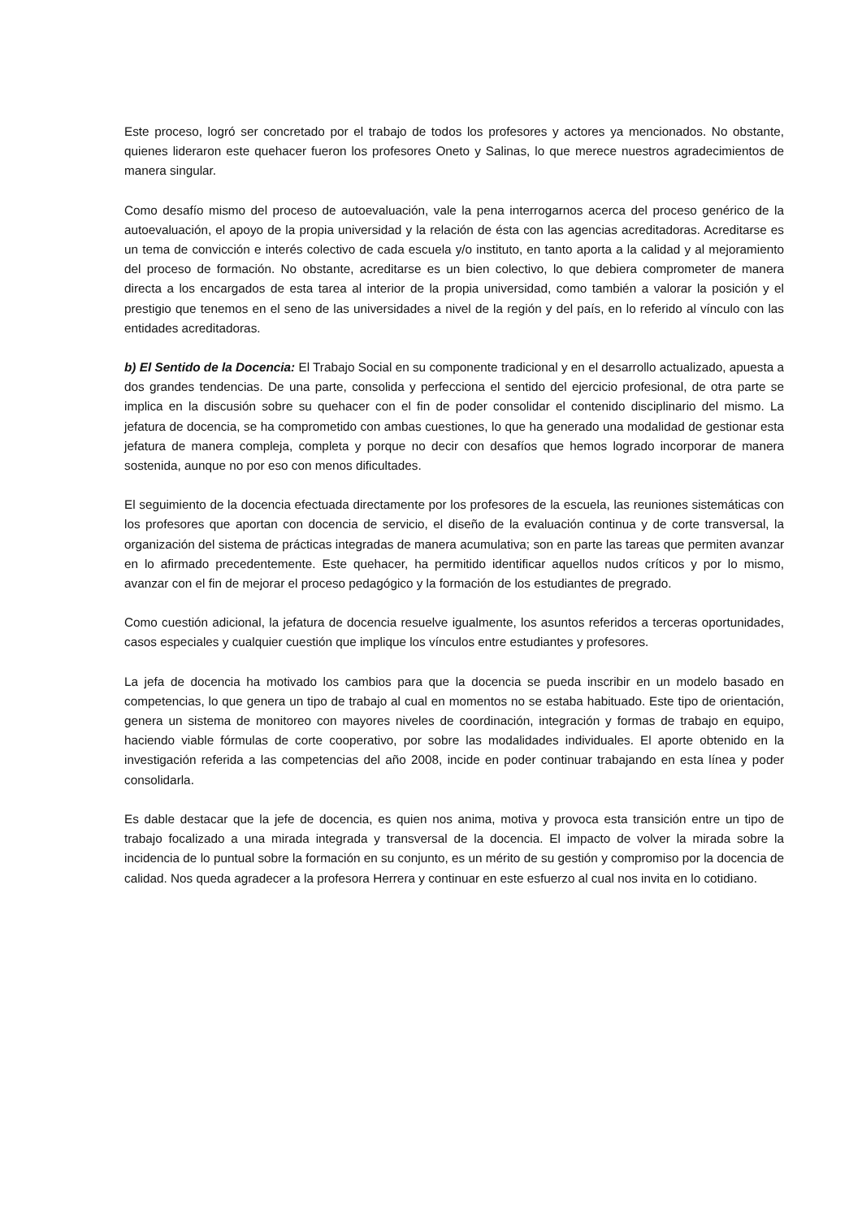Este proceso, logró ser concretado por el trabajo de todos los profesores y actores ya mencionados. No obstante, quienes lideraron este quehacer fueron los profesores Oneto y Salinas, lo que merece nuestros agradecimientos de manera singular.
Como desafío mismo del proceso de autoevaluación, vale la pena interrogarnos acerca del proceso genérico de la autoevaluación, el apoyo de la propia universidad y la relación de ésta con las agencias acreditadoras. Acreditarse es un tema de convicción e interés colectivo de cada escuela y/o instituto, en tanto aporta a la calidad y al mejoramiento del proceso de formación. No obstante, acreditarse es un bien colectivo, lo que debiera comprometer de manera directa a los encargados de esta tarea al interior de la propia universidad, como también a valorar la posición y el prestigio que tenemos en el seno de las universidades a nivel de la región y del país, en lo referido al vínculo con las entidades acreditadoras.
b) El Sentido de la Docencia: El Trabajo Social en su componente tradicional y en el desarrollo actualizado, apuesta a dos grandes tendencias. De una parte, consolida y perfecciona el sentido del ejercicio profesional, de otra parte se implica en la discusión sobre su quehacer con el fin de poder consolidar el contenido disciplinario del mismo. La jefatura de docencia, se ha comprometido con ambas cuestiones, lo que ha generado una modalidad de gestionar esta jefatura de manera compleja, completa y porque no decir con desafíos que hemos logrado incorporar de manera sostenida, aunque no por eso con menos dificultades.
El seguimiento de la docencia efectuada directamente por los profesores de la escuela, las reuniones sistemáticas con los profesores que aportan con docencia de servicio, el diseño de la evaluación continua y de corte transversal, la organización del sistema de prácticas integradas de manera acumulativa; son en parte las tareas que permiten avanzar en lo afirmado precedentemente. Este quehacer, ha permitido identificar aquellos nudos críticos y por lo mismo, avanzar con el fin de mejorar el proceso pedagógico y la formación de los estudiantes de pregrado.
Como cuestión adicional, la jefatura de docencia resuelve igualmente, los asuntos referidos a terceras oportunidades, casos especiales y cualquier cuestión que implique los vínculos entre estudiantes y profesores.
La jefa de docencia ha motivado los cambios para que la docencia se pueda inscribir en un modelo basado en competencias, lo que genera un tipo de trabajo al cual en momentos no se estaba habituado. Este tipo de orientación, genera un sistema de monitoreo con mayores niveles de coordinación, integración y formas de trabajo en equipo, haciendo viable fórmulas de corte cooperativo, por sobre las modalidades individuales. El aporte obtenido en la investigación referida a las competencias del año 2008, incide en poder continuar trabajando en esta línea y poder consolidarla.
Es dable destacar que la jefe de docencia, es quien nos anima, motiva y provoca esta transición entre un tipo de trabajo focalizado a una mirada integrada y transversal de la docencia. El impacto de volver la mirada sobre la incidencia de lo puntual sobre la formación en su conjunto, es un mérito de su gestión y compromiso por la docencia de calidad. Nos queda agradecer a la profesora Herrera y continuar en este esfuerzo al cual nos invita en lo cotidiano.